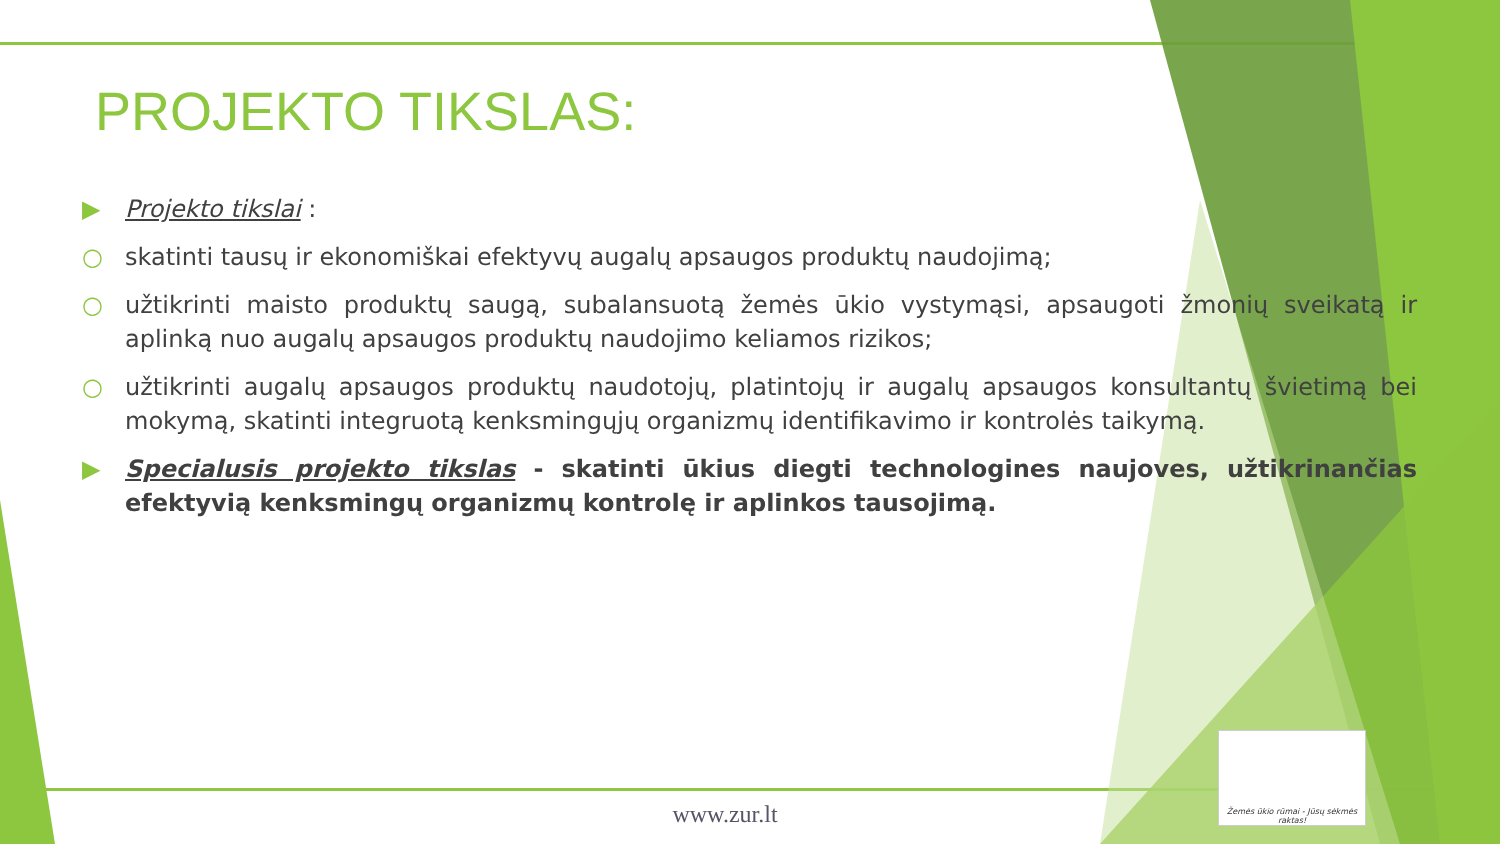PROJEKTO TIKSLAS:
▶ Projekto tikslai :
○ skatinti tausų ir ekonomiškai efektyvų augalų apsaugos produktų naudojimą;
○ užtikrinti maisto produktų saugą, subalansuotą žemės ūkio vystymąsi, apsaugoti žmonių sveikatą ir aplinką nuo augalų apsaugos produktų naudojimo keliamos rizikos;
○ užtikrinti augalų apsaugos produktų naudotojų, platintojų ir augalų apsaugos konsultantų švietimą bei mokymą, skatinti integruotą kenksmingųjų organizmų identifikavimo ir kontrolės taikymą.
▶ Specialusis projekto tikslas - skatinti ūkius diegti technologines naujoves, užtikrinančias efektyvią kenksmingų organizmų kontrolę ir aplinkos tausojimą.
www.zur.lt
Žemės ūkio rūmai - Jūsų sėkmės raktas!